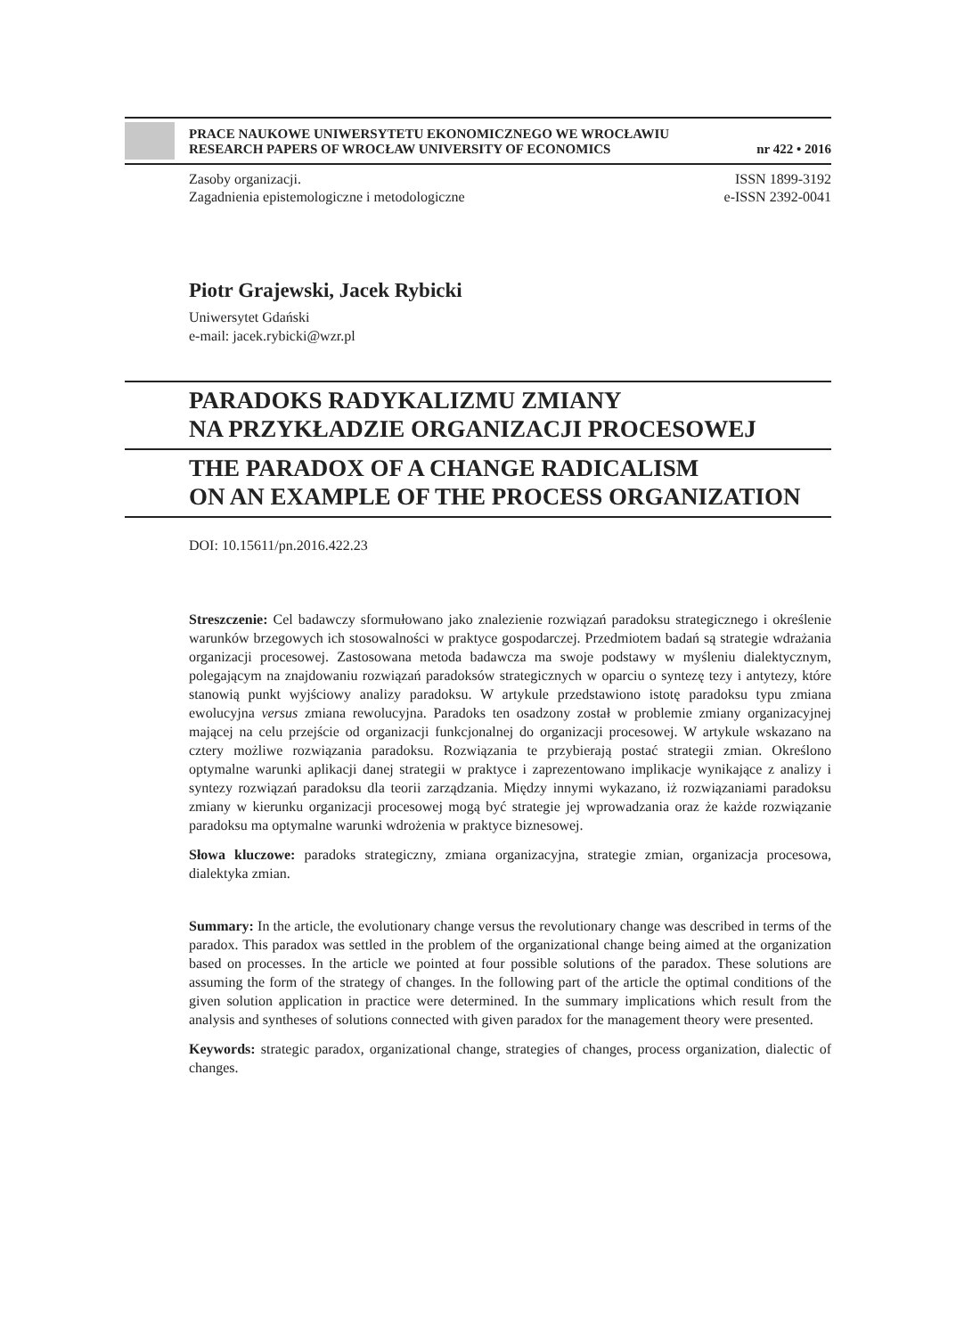PRACE NAUKOWE UNIWERSYTETU EKONOMICZNEGO WE WROCŁAWIU
RESEARCH PAPERS OF WROCŁAW UNIVERSITY OF ECONOMICS nr 422 • 2016
Zasoby organizacji.
Zagadnienia epistemologiczne i metodologiczne
ISSN 1899-3192
e-ISSN 2392-0041
Piotr Grajewski, Jacek Rybicki
Uniwersytet Gdański
e-mail: jacek.rybicki@wzr.pl
PARADOKS RADYKALIZMU ZMIANY
NA PRZYKŁADZIE ORGANIZACJI PROCESOWEJ
THE PARADOX OF A CHANGE RADICALISM
ON AN EXAMPLE OF THE PROCESS ORGANIZATION
DOI: 10.15611/pn.2016.422.23
Streszczenie: Cel badawczy sformułowano jako znalezienie rozwiązań paradoksu strategicznego i określenie warunków brzegowych ich stosowalności w praktyce gospodarczej. Przedmiotem badań są strategie wdrażania organizacji procesowej. Zastosowana metoda badawcza ma swoje podstawy w myśleniu dialektycznym, polegającym na znajdowaniu rozwiązań paradoksów strategicznych w oparciu o syntezę tezy i antytezy, które stanowią punkt wyjściowy analizy paradoksu. W artykule przedstawiono istotę paradoksu typu zmiana ewolucyjna versus zmiana rewolucyjna. Paradoks ten osadzony został w problemie zmiany organizacyjnej mającej na celu przejście od organizacji funkcjonalnej do organizacji procesowej. W artykule wskazano na cztery możliwe rozwiązania paradoksu. Rozwiązania te przybierają postać strategii zmian. Określono optymalne warunki aplikacji danej strategii w praktyce i zaprezentowano implikacje wynikające z analizy i syntezy rozwiązań paradoksu dla teorii zarządzania. Między innymi wykazano, iż rozwiązaniami paradoksu zmiany w kierunku organizacji procesowej mogą być strategie jej wprowadzania oraz że każde rozwiązanie paradoksu ma optymalne warunki wdrożenia w praktyce biznesowej.
Słowa kluczowe: paradoks strategiczny, zmiana organizacyjna, strategie zmian, organizacja procesowa, dialektyka zmian.
Summary: In the article, the evolutionary change versus the revolutionary change was described in terms of the paradox. This paradox was settled in the problem of the organizational change being aimed at the organization based on processes. In the article we pointed at four possible solutions of the paradox. These solutions are assuming the form of the strategy of changes. In the following part of the article the optimal conditions of the given solution application in practice were determined. In the summary implications which result from the analysis and syntheses of solutions connected with given paradox for the management theory were presented.
Keywords: strategic paradox, organizational change, strategies of changes, process organization, dialectic of changes.